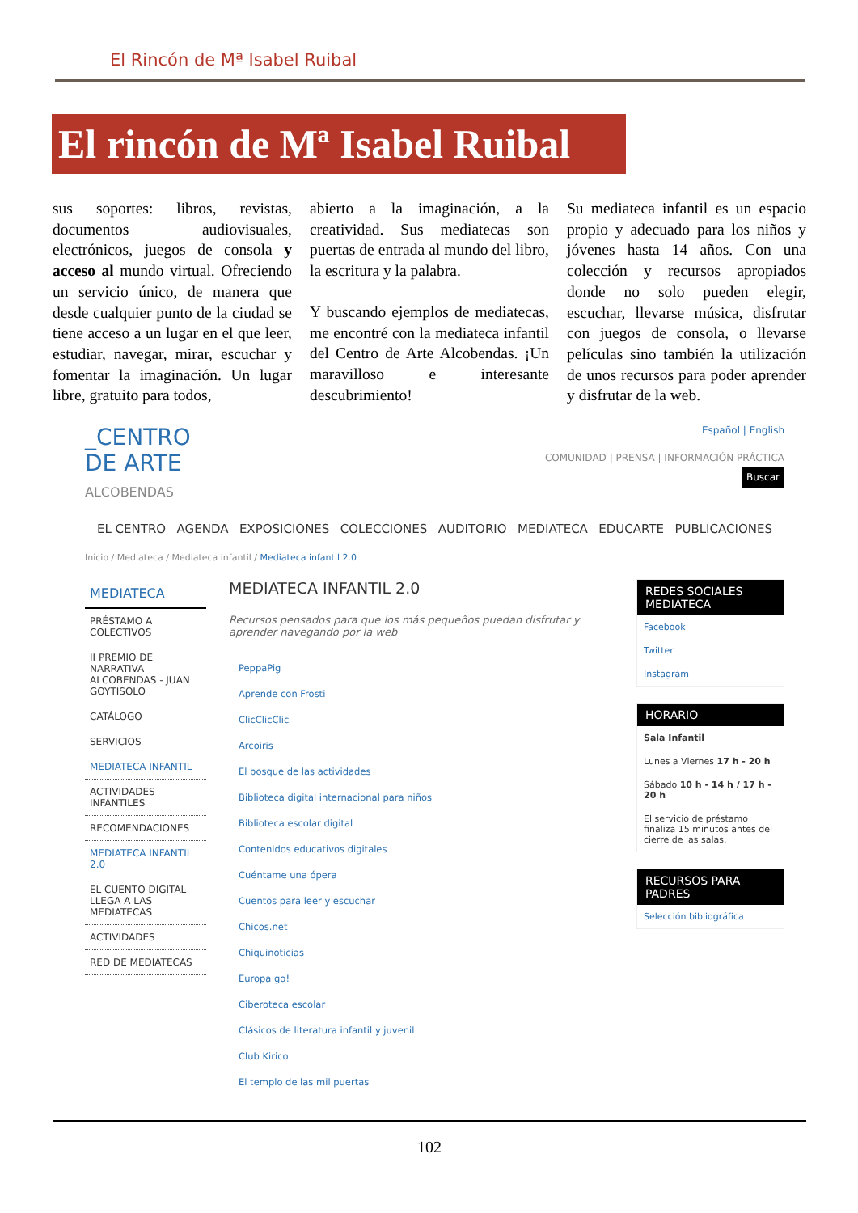El Rincón de Mª Isabel Ruibal
El rincón de Mª Isabel Ruibal
sus soportes: libros, revistas, documentos audiovisuales, electrónicos, juegos de consola y acceso al mundo virtual. Ofreciendo un servicio único, de manera que desde cualquier punto de la ciudad se tiene acceso a un lugar en el que leer, estudiar, navegar, mirar, escuchar y fomentar la imaginación. Un lugar libre, gratuito para todos,
abierto a la imaginación, a la creatividad. Sus mediatecas son puertas de entrada al mundo del libro, la escritura y la palabra.
Y buscando ejemplos de mediatecas, me encontré con la mediateca infantil del Centro de Arte Alcobendas. ¡Un maravilloso e interesante descubrimiento!
Su mediateca infantil es un espacio propio y adecuado para los niños y jóvenes hasta 14 años. Con una colección y recursos apropiados donde no solo pueden elegir, escuchar, llevarse música, disfrutar con juegos de consola, o llevarse películas sino también la utilización de unos recursos para poder aprender y disfrutar de la web.
_CENTRO
DE ARTE
ALCOBENDAS
Español | English
COMUNIDAD | PRENSA | INFORMACIÓN PRÁCTICA
Buscar
EL CENTRO AGENDA EXPOSICIONES COLECCIONES AUDITORIO MEDIATECA EDUCARTE PUBLICACIONES
Inicio / Mediateca / Mediateca infantil / Mediateca infantil 2.0
MEDIATECA
PRÉSTAMO A COLECTIVOS
II PREMIO DE NARRATIVA ALCOBENDAS - JUAN GOYTISOLO
CATÁLOGO
SERVICIOS
MEDIATECA INFANTIL
ACTIVIDADES INFANTILES
RECOMENDACIONES
MEDIATECA INFANTIL 2.0
EL CUENTO DIGITAL LLEGA A LAS MEDIATECAS
ACTIVIDADES
RED DE MEDIATECAS
MEDIATECA INFANTIL 2.0
Recursos pensados para que los más pequeños puedan disfrutar y aprender navegando por la web
PeppaPig
Aprende con Frosti
ClicClicClic
Arcoiris
El bosque de las actividades
Biblioteca digital internacional para niños
Biblioteca escolar digital
Contenidos educativos digitales
Cuéntame una ópera
Cuentos para leer y escuchar
Chicos.net
Chiquinoticias
Europa go!
Ciberoteca escolar
Clásicos de literatura infantil y juvenil
Club Kirico
El templo de las mil puertas
REDES SOCIALES MEDIATECA
Facebook
Twitter
Instagram
HORARIO
Sala Infantil
Lunes a Viernes 17 h - 20 h
Sábado 10 h - 14 h / 17 h - 20 h
El servicio de préstamo finaliza 15 minutos antes del cierre de las salas.
RECURSOS PARA PADRES
Selección bibliográfica
102